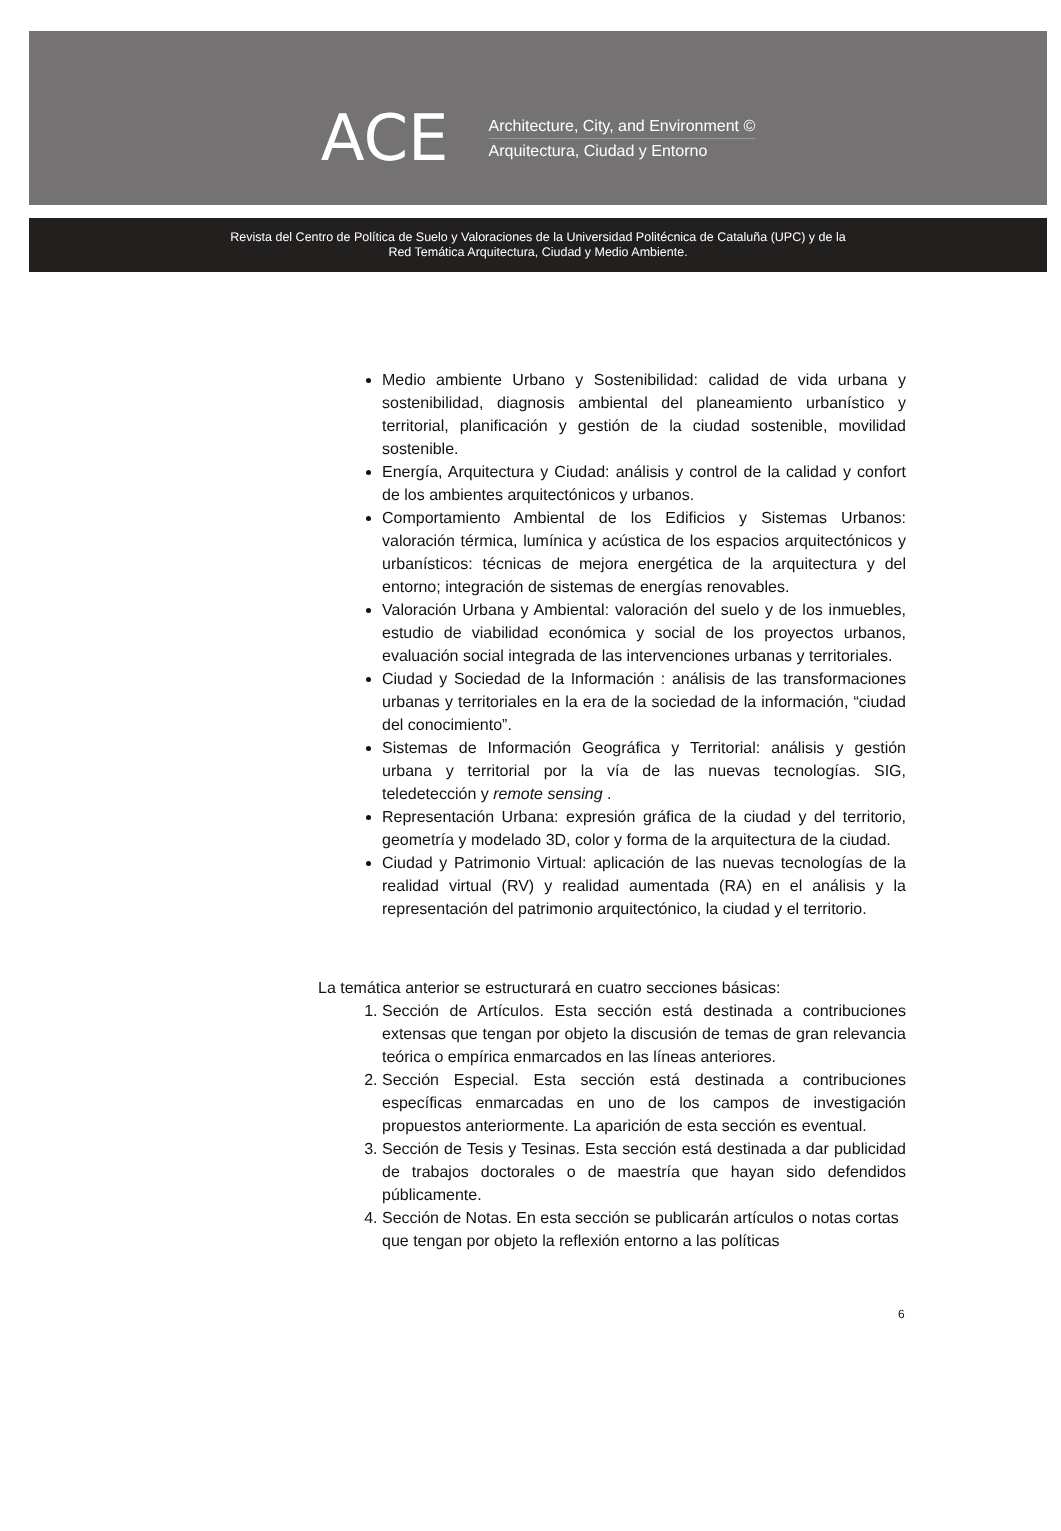ACE
Architecture, City, and Environment ©
Arquitectura, Ciudad y Entorno
Revista del Centro de Política de Suelo y Valoraciones de la Universidad Politécnica de Cataluña (UPC) y de la
Red Temática Arquitectura, Ciudad y Medio Ambiente.
Medio ambiente Urbano y Sostenibilidad: calidad de vida urbana y sostenibilidad, diagnosis ambiental del planeamiento urbanístico y territorial, planificación y gestión de la ciudad sostenible, movilidad sostenible.
Energía, Arquitectura y Ciudad: análisis y control de la calidad y confort de los ambientes arquitectónicos y urbanos.
Comportamiento Ambiental de los Edificios y Sistemas Urbanos: valoración térmica, lumínica y acústica de los espacios arquitectónicos y urbanísticos: técnicas de mejora energética de la arquitectura y del entorno; integración de sistemas de energías renovables.
Valoración Urbana y Ambiental: valoración del suelo y de los inmuebles, estudio de viabilidad económica y social de los proyectos urbanos, evaluación social integrada de las intervenciones urbanas y territoriales.
Ciudad y Sociedad de la Información : análisis de las transformaciones urbanas y territoriales en la era de la sociedad de la información, “ciudad del conocimiento”.
Sistemas de Información Geográfica y Territorial: análisis y gestión urbana y territorial por la vía de las nuevas tecnologías. SIG, teledetección y remote sensing .
Representación Urbana: expresión gráfica de la ciudad y del territorio, geometría y modelado 3D, color y forma de la arquitectura de la ciudad.
Ciudad y Patrimonio Virtual: aplicación de las nuevas tecnologías de la realidad virtual (RV) y realidad aumentada (RA) en el análisis y la representación del patrimonio arquitectónico, la ciudad y el territorio.
La temática anterior se estructurará en cuatro secciones básicas:
1. Sección de Artículos. Esta sección está destinada a contribuciones extensas que tengan por objeto la discusión de temas de gran relevancia teórica o empírica enmarcados en las líneas anteriores.
2. Sección Especial. Esta sección está destinada a contribuciones específicas enmarcadas en uno de los campos de investigación propuestos anteriormente. La aparición de esta sección es eventual.
3. Sección de Tesis y Tesinas. Esta sección está destinada a dar publicidad de trabajos doctorales o de maestría que hayan sido defendidos públicamente.
4. Sección de Notas. En esta sección se publicarán artículos o notas cortas que tengan por objeto la reflexión entorno a las políticas
6